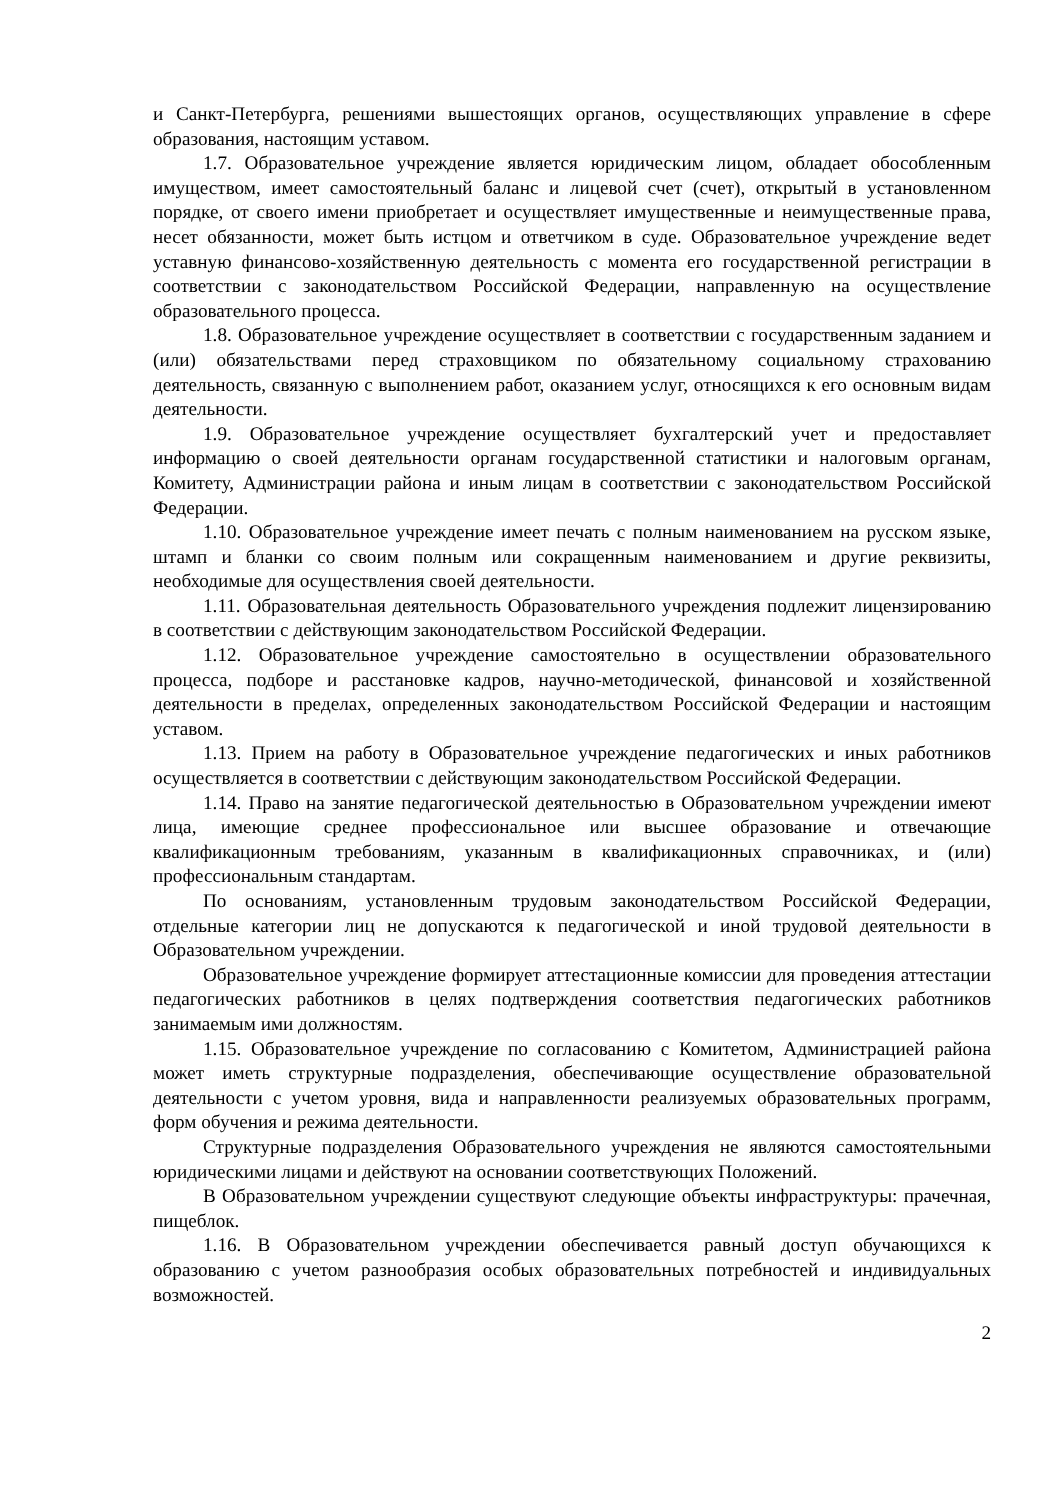и Санкт-Петербурга, решениями вышестоящих органов, осуществляющих управление в сфере образования, настоящим уставом.
1.7. Образовательное учреждение является юридическим лицом, обладает обособленным имуществом, имеет самостоятельный баланс и лицевой счет (счет), открытый в установленном порядке, от своего имени приобретает и осуществляет имущественные и неимущественные права, несет обязанности, может быть истцом и ответчиком в суде. Образовательное учреждение ведет уставную финансово-хозяйственную деятельность с момента его государственной регистрации в соответствии с законодательством Российской Федерации, направленную на осуществление образовательного процесса.
1.8. Образовательное учреждение осуществляет в соответствии с государственным заданием и (или) обязательствами перед страховщиком по обязательному социальному страхованию деятельность, связанную с выполнением работ, оказанием услуг, относящихся к его основным видам деятельности.
1.9. Образовательное учреждение осуществляет бухгалтерский учет и предоставляет информацию о своей деятельности органам государственной статистики и налоговым органам, Комитету, Администрации района и иным лицам в соответствии с законодательством Российской Федерации.
1.10. Образовательное учреждение имеет печать с полным наименованием на русском языке, штамп и бланки со своим полным или сокращенным наименованием и другие реквизиты, необходимые для осуществления своей деятельности.
1.11. Образовательная деятельность Образовательного учреждения подлежит лицензированию в соответствии с действующим законодательством Российской Федерации.
1.12. Образовательное учреждение самостоятельно в осуществлении образовательного процесса, подборе и расстановке кадров, научно-методической, финансовой и хозяйственной деятельности в пределах, определенных законодательством Российской Федерации и настоящим уставом.
1.13. Прием на работу в Образовательное учреждение педагогических и иных работников осуществляется в соответствии с действующим законодательством Российской Федерации.
1.14. Право на занятие педагогической деятельностью в Образовательном учреждении имеют лица, имеющие среднее профессиональное или высшее образование и отвечающие квалификационным требованиям, указанным в квалификационных справочниках, и (или) профессиональным стандартам.
По основаниям, установленным трудовым законодательством Российской Федерации, отдельные категории лиц не допускаются к педагогической и иной трудовой деятельности в Образовательном учреждении.
Образовательное учреждение формирует аттестационные комиссии для проведения аттестации педагогических работников в целях подтверждения соответствия педагогических работников занимаемым ими должностям.
1.15. Образовательное учреждение по согласованию с Комитетом, Администрацией района может иметь структурные подразделения, обеспечивающие осуществление образовательной деятельности с учетом уровня, вида и направленности реализуемых образовательных программ, форм обучения и режима деятельности.
Структурные подразделения Образовательного учреждения не являются самостоятельными юридическими лицами и действуют на основании соответствующих Положений.
В Образовательном учреждении существуют следующие объекты инфраструктуры: прачечная, пищеблок.
1.16. В Образовательном учреждении обеспечивается равный доступ обучающихся к образованию с учетом разнообразия особых образовательных потребностей и индивидуальных возможностей.
2